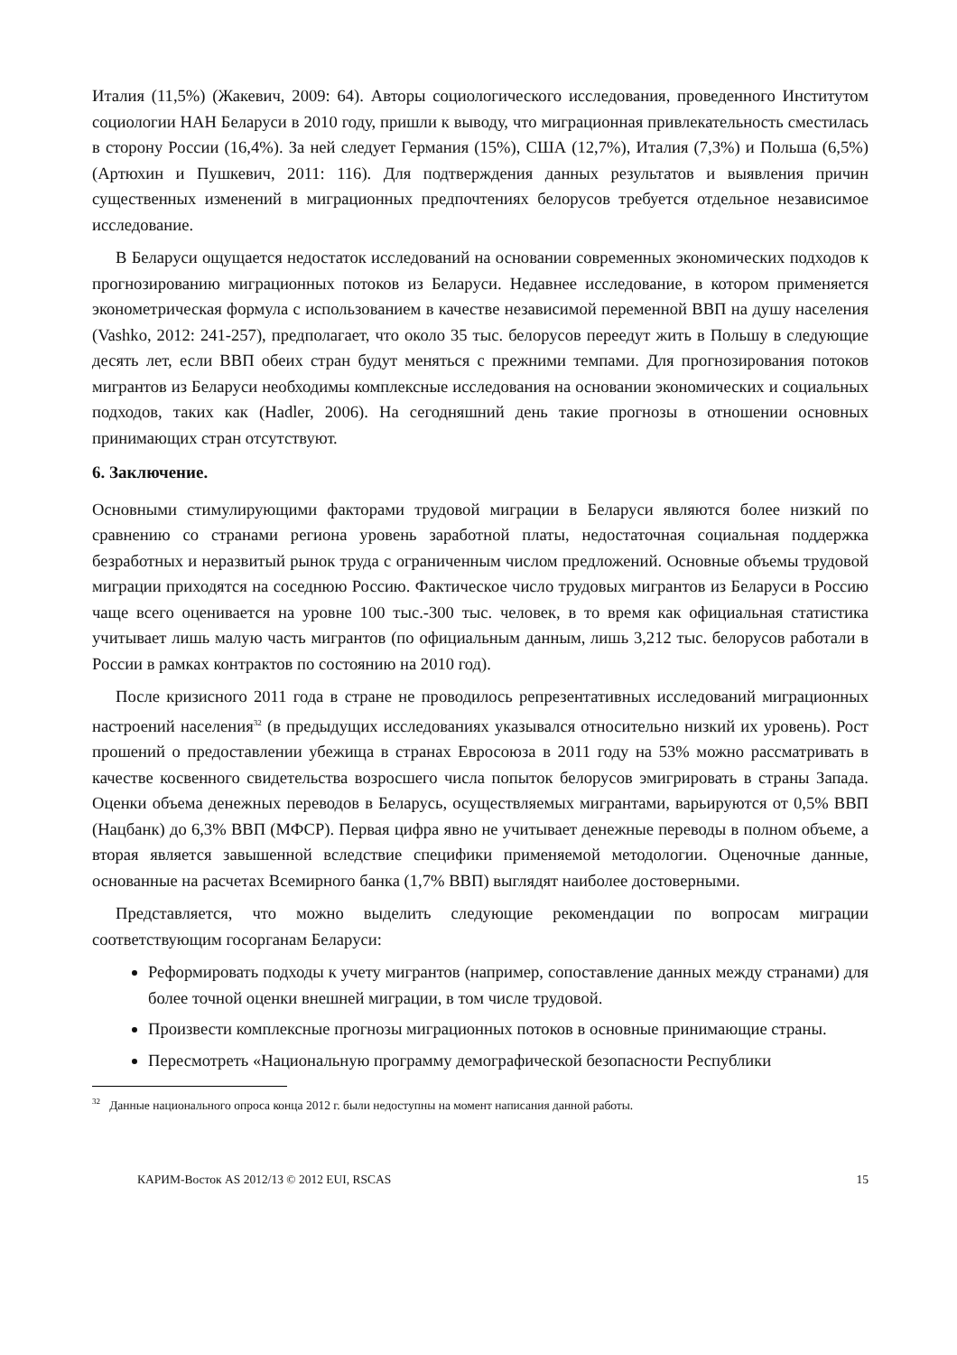Италия (11,5%) (Жакевич, 2009: 64). Авторы социологического исследования, проведенного Институтом социологии НАН Беларуси в 2010 году, пришли к выводу, что миграционная привлекательность сместилась в сторону России (16,4%). За ней следует Германия (15%), США (12,7%), Италия (7,3%) и Польша (6,5%) (Артюхин и Пушкевич, 2011: 116). Для подтверждения данных результатов и выявления причин существенных изменений в миграционных предпочтениях белорусов требуется отдельное независимое исследование.
В Беларуси ощущается недостаток исследований на основании современных экономических подходов к прогнозированию миграционных потоков из Беларуси. Недавнее исследование, в котором применяется эконометрическая формула с использованием в качестве независимой переменной ВВП на душу населения (Vashko, 2012: 241-257), предполагает, что около 35 тыс. белорусов переедут жить в Польшу в следующие десять лет, если ВВП обеих стран будут меняться с прежними темпами. Для прогнозирования потоков мигрантов из Беларуси необходимы комплексные исследования на основании экономических и социальных подходов, таких как (Hadler, 2006). На сегодняшний день такие прогнозы в отношении основных принимающих стран отсутствуют.
6. Заключение.
Основными стимулирующими факторами трудовой миграции в Беларуси являются более низкий по сравнению со странами региона уровень заработной платы, недостаточная социальная поддержка безработных и неразвитый рынок труда с ограниченным числом предложений. Основные объемы трудовой миграции приходятся на соседнюю Россию. Фактическое число трудовых мигрантов из Беларуси в Россию чаще всего оценивается на уровне 100 тыс.-300 тыс. человек, в то время как официальная статистика учитывает лишь малую часть мигрантов (по официальным данным, лишь 3,212 тыс. белорусов работали в России в рамках контрактов по состоянию на 2010 год).
После кризисного 2011 года в стране не проводилось репрезентативных исследований миграционных настроений населения<sup>32</sup> (в предыдущих исследованиях указывался относительно низкий их уровень). Рост прошений о предоставлении убежища в странах Евросоюза в 2011 году на 53% можно рассматривать в качестве косвенного свидетельства возросшего числа попыток белорусов эмигрировать в страны Запада. Оценки объема денежных переводов в Беларусь, осуществляемых мигрантами, варьируются от 0,5% ВВП (Нацбанк) до 6,3% ВВП (МФСР). Первая цифра явно не учитывает денежные переводы в полном объеме, а вторая является завышенной вследствие специфики применяемой методологии. Оценочные данные, основанные на расчетах Всемирного банка (1,7% ВВП) выглядят наиболее достоверными.
Представляется, что можно выделить следующие рекомендации по вопросам миграции соответствующим госорганам Беларуси:
Реформировать подходы к учету мигрантов (например, сопоставление данных между странами) для более точной оценки внешней миграции, в том числе трудовой.
Произвести комплексные прогнозы миграционных потоков в основные принимающие страны.
Пересмотреть «Национальную программу демографической безопасности Республики
<sup>32</sup> Данные национального опроса конца 2012 г. были недоступны на момент написания данной работы.
КАРИМ-Восток AS 2012/13 © 2012 EUI, RSCAS 15